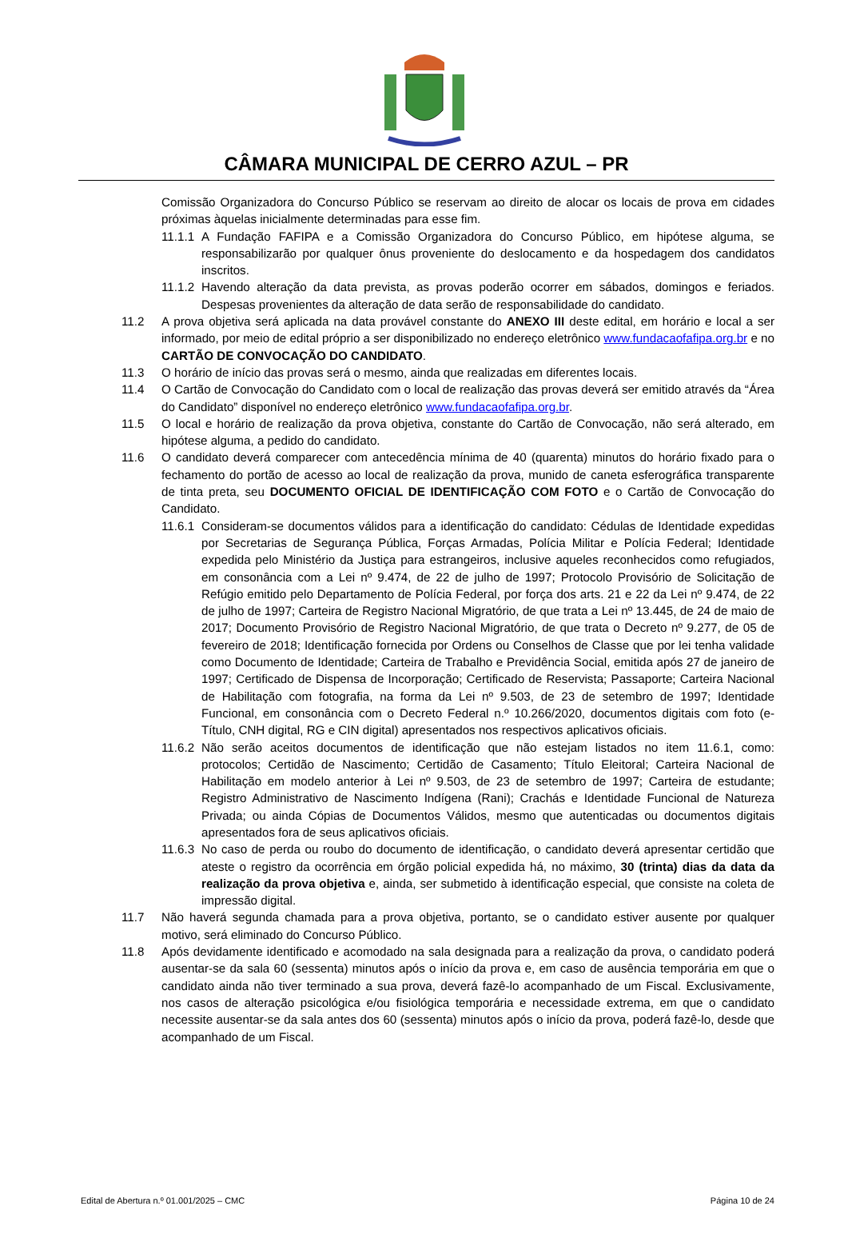CÂMARA MUNICIPAL DE CERRO AZUL – PR
Comissão Organizadora do Concurso Público se reservam ao direito de alocar os locais de prova em cidades próximas àquelas inicialmente determinadas para esse fim.
11.1.1
A Fundação FAFIPA e a Comissão Organizadora do Concurso Público, em hipótese alguma, se responsabilizarão por qualquer ônus proveniente do deslocamento e da hospedagem dos candidatos inscritos.
11.1.2
Havendo alteração da data prevista, as provas poderão ocorrer em sábados, domingos e feriados. Despesas provenientes da alteração de data serão de responsabilidade do candidato.
11.2 A prova objetiva será aplicada na data provável constante do ANEXO III deste edital, em horário e local a ser informado, por meio de edital próprio a ser disponibilizado no endereço eletrônico www.fundacaofafipa.org.br e no CARTÃO DE CONVOCAÇÃO DO CANDIDATO.
11.3 O horário de início das provas será o mesmo, ainda que realizadas em diferentes locais.
11.4 O Cartão de Convocação do Candidato com o local de realização das provas deverá ser emitido através da “Área do Candidato” disponível no endereço eletrônico www.fundacaofafipa.org.br.
11.5 O local e horário de realização da prova objetiva, constante do Cartão de Convocação, não será alterado, em hipótese alguma, a pedido do candidato.
11.6 O candidato deverá comparecer com antecedência mínima de 40 (quarenta) minutos do horário fixado para o fechamento do portão de acesso ao local de realização da prova, munido de caneta esferográfica transparente de tinta preta, seu DOCUMENTO OFICIAL DE IDENTIFICAÇÃO COM FOTO e o Cartão de Convocação do Candidato.
11.6.1
Consideram-se documentos válidos para a identificação do candidato: Cédulas de Identidade expedidas por Secretarias de Segurança Pública, Forças Armadas, Polícia Militar e Polícia Federal; Identidade expedida pelo Ministério da Justiça para estrangeiros, inclusive aqueles reconhecidos como refugiados, em consonância com a Lei nº 9.474, de 22 de julho de 1997; Protocolo Provisório de Solicitação de Refúgio emitido pelo Departamento de Polícia Federal, por força dos arts. 21 e 22 da Lei nº 9.474, de 22 de julho de 1997; Carteira de Registro Nacional Migratório, de que trata a Lei nº 13.445, de 24 de maio de 2017; Documento Provisório de Registro Nacional Migratório, de que trata o Decreto nº 9.277, de 05 de fevereiro de 2018; Identificação fornecida por Ordens ou Conselhos de Classe que por lei tenha validade como Documento de Identidade; Carteira de Trabalho e Previdência Social, emitida após 27 de janeiro de 1997; Certificado de Dispensa de Incorporação; Certificado de Reservista; Passaporte; Carteira Nacional de Habilitação com fotografia, na forma da Lei nº 9.503, de 23 de setembro de 1997; Identidade Funcional, em consonância com o Decreto Federal n.º 10.266/2020, documentos digitais com foto (e-Título, CNH digital, RG e CIN digital) apresentados nos respectivos aplicativos oficiais.
11.6.2
Não serão aceitos documentos de identificação que não estejam listados no item 11.6.1, como: protocolos; Certidão de Nascimento; Certidão de Casamento; Título Eleitoral; Carteira Nacional de Habilitação em modelo anterior à Lei nº 9.503, de 23 de setembro de 1997; Carteira de estudante; Registro Administrativo de Nascimento Indígena (Rani); Crachás e Identidade Funcional de Natureza Privada; ou ainda Cópias de Documentos Válidos, mesmo que autenticadas ou documentos digitais apresentados fora de seus aplicativos oficiais.
11.6.3
No caso de perda ou roubo do documento de identificação, o candidato deverá apresentar certidão que ateste o registro da ocorrência em órgão policial expedida há, no máximo, 30 (trinta) dias da data da realização da prova objetiva e, ainda, ser submetido à identificação especial, que consiste na coleta de impressão digital.
11.7 Não haverá segunda chamada para a prova objetiva, portanto, se o candidato estiver ausente por qualquer motivo, será eliminado do Concurso Público.
11.8 Após devidamente identificado e acomodado na sala designada para a realização da prova, o candidato poderá ausentar-se da sala 60 (sessenta) minutos após o início da prova e, em caso de ausência temporária em que o candidato ainda não tiver terminado a sua prova, deverá fazê-lo acompanhado de um Fiscal. Exclusivamente, nos casos de alteração psicológica e/ou fisiológica temporária e necessidade extrema, em que o candidato necessite ausentar-se da sala antes dos 60 (sessenta) minutos após o início da prova, poderá fazê-lo, desde que acompanhado de um Fiscal.
Edital de Abertura n.º 01.001/2025 – CMC Página 10 de 24